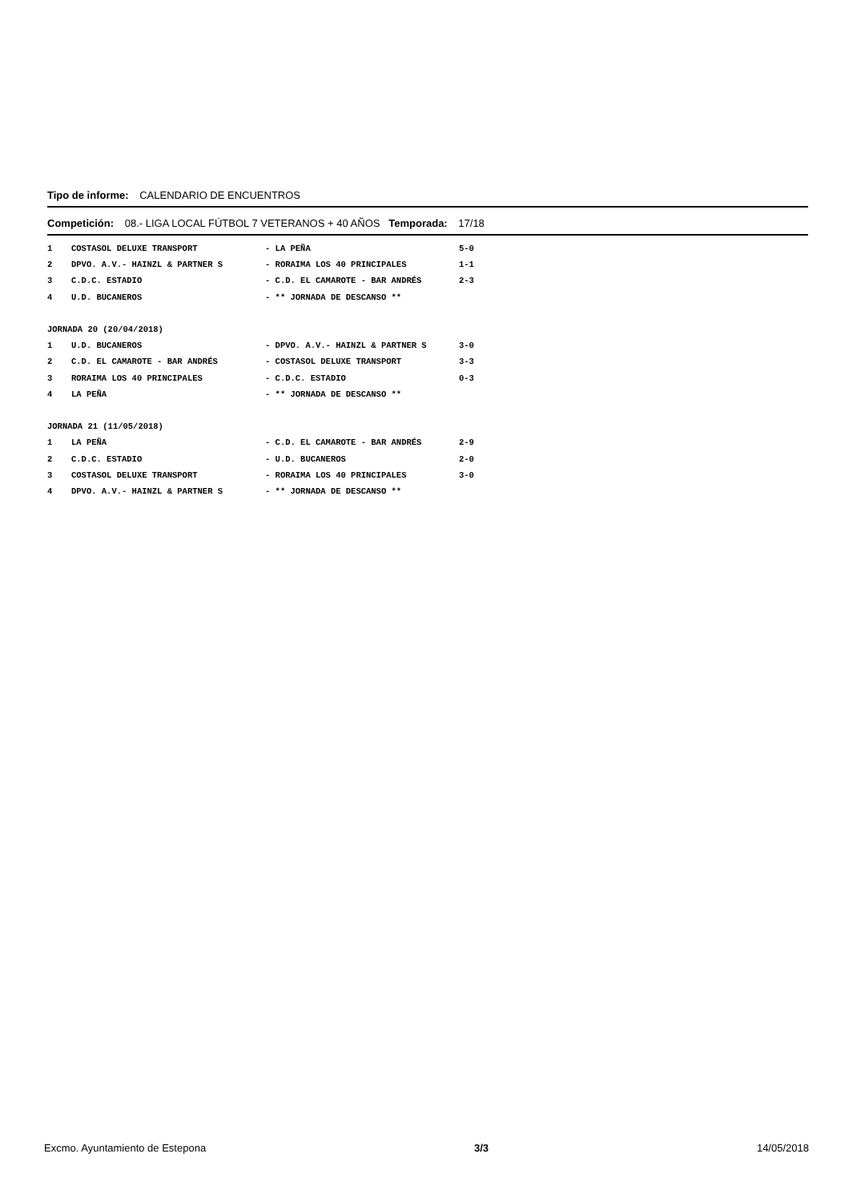Tipo de informe: CALENDARIO DE ENCUENTROS
Competición: 08.- LIGA LOCAL FÚTBOL 7 VETERANOS + 40 AÑOS Temporada: 17/18
| 1 | COSTASOL DELUXE TRANSPORT | - LA PEÑA | 5-0 |
| 2 | DPVO. A.V.- HAINZL & PARTNER S | - RORAIMA LOS 40 PRINCIPALES | 1-1 |
| 3 | C.D.C. ESTADIO | - C.D. EL CAMAROTE - BAR ANDRÉS | 2-3 |
| 4 | U.D. BUCANEROS | - ** JORNADA DE DESCANSO ** | |
| JORNADA 20 (20/04/2018) | | | |
| 1 | U.D. BUCANEROS | - DPVO. A.V.- HAINZL & PARTNER S | 3-0 |
| 2 | C.D. EL CAMAROTE - BAR ANDRÉS | - COSTASOL DELUXE TRANSPORT | 3-3 |
| 3 | RORAIMA LOS 40 PRINCIPALES | - C.D.C. ESTADIO | 0-3 |
| 4 | LA PEÑA | - ** JORNADA DE DESCANSO ** | |
| JORNADA 21 (11/05/2018) | | | |
| 1 | LA PEÑA | - C.D. EL CAMAROTE - BAR ANDRÉS | 2-9 |
| 2 | C.D.C. ESTADIO | - U.D. BUCANEROS | 2-0 |
| 3 | COSTASOL DELUXE TRANSPORT | - RORAIMA LOS 40 PRINCIPALES | 3-0 |
| 4 | DPVO. A.V.- HAINZL & PARTNER S | - ** JORNADA DE DESCANSO ** | |
Excmo. Ayuntamiento de Estepona 3/3 14/05/2018